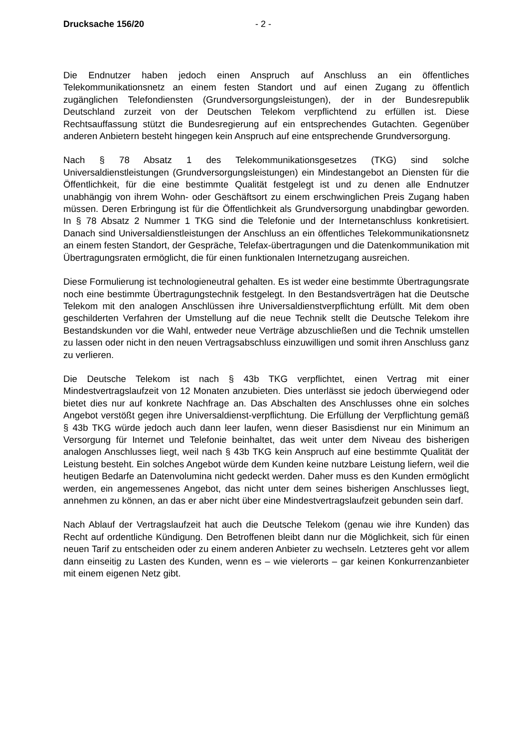Drucksache 156/20 - 2 -
Die Endnutzer haben jedoch einen Anspruch auf Anschluss an ein öffentliches Telekommunikationsnetz an einem festen Standort und auf einen Zugang zu öffentlich zugänglichen Telefondiensten (Grundversorgungsleistungen), der in der Bundesrepublik Deutschland zurzeit von der Deutschen Telekom verpflichtend zu erfüllen ist. Diese Rechtsauffassung stützt die Bundesregierung auf ein entsprechendes Gutachten. Gegenüber anderen Anbietern besteht hingegen kein Anspruch auf eine entsprechende Grundversorgung.
Nach § 78 Absatz 1 des Telekommunikationsgesetzes (TKG) sind solche Universaldienstleistungen (Grundversorgungsleistungen) ein Mindestangebot an Diensten für die Öffentlichkeit, für die eine bestimmte Qualität festgelegt ist und zu denen alle Endnutzer unabhängig von ihrem Wohn- oder Geschäftsort zu einem erschwinglichen Preis Zugang haben müssen. Deren Erbringung ist für die Öffentlichkeit als Grundversorgung unabdingbar geworden. In § 78 Absatz 2 Nummer 1 TKG sind die Telefonie und der Internetanschluss konkretisiert. Danach sind Universaldienstleistungen der Anschluss an ein öffentliches Telekommunikationsnetz an einem festen Standort, der Gespräche, Telefax-übertragungen und die Datenkommunikation mit Übertragungsraten ermöglicht, die für einen funktionalen Internetzugang ausreichen.
Diese Formulierung ist technologieneutral gehalten. Es ist weder eine bestimmte Übertragungsrate noch eine bestimmte Übertragungstechnik festgelegt. In den Bestandsverträgen hat die Deutsche Telekom mit den analogen Anschlüssen ihre Universaldienstverpflichtung erfüllt. Mit dem oben geschilderten Verfahren der Umstellung auf die neue Technik stellt die Deutsche Telekom ihre Bestandskunden vor die Wahl, entweder neue Verträge abzuschließen und die Technik umstellen zu lassen oder nicht in den neuen Vertragsabschluss einzuwilligen und somit ihren Anschluss ganz zu verlieren.
Die Deutsche Telekom ist nach § 43b TKG verpflichtet, einen Vertrag mit einer Mindestvertragslaufzeit von 12 Monaten anzubieten. Dies unterlässt sie jedoch überwiegend oder bietet dies nur auf konkrete Nachfrage an. Das Abschalten des Anschlusses ohne ein solches Angebot verstößt gegen ihre Universaldienst-verpflichtung. Die Erfüllung der Verpflichtung gemäß § 43b TKG würde jedoch auch dann leer laufen, wenn dieser Basisdienst nur ein Minimum an Versorgung für Internet und Telefonie beinhaltet, das weit unter dem Niveau des bisherigen analogen Anschlusses liegt, weil nach § 43b TKG kein Anspruch auf eine bestimmte Qualität der Leistung besteht. Ein solches Angebot würde dem Kunden keine nutzbare Leistung liefern, weil die heutigen Bedarfe an Datenvolumina nicht gedeckt werden. Daher muss es den Kunden ermöglicht werden, ein angemessenes Angebot, das nicht unter dem seines bisherigen Anschlusses liegt, annehmen zu können, an das er aber nicht über eine Mindestvertragslaufzeit gebunden sein darf.
Nach Ablauf der Vertragslaufzeit hat auch die Deutsche Telekom (genau wie ihre Kunden) das Recht auf ordentliche Kündigung. Den Betroffenen bleibt dann nur die Möglichkeit, sich für einen neuen Tarif zu entscheiden oder zu einem anderen Anbieter zu wechseln. Letzteres geht vor allem dann einseitig zu Lasten des Kunden, wenn es – wie vielerorts – gar keinen Konkurrenzanbieter mit einem eigenen Netz gibt.